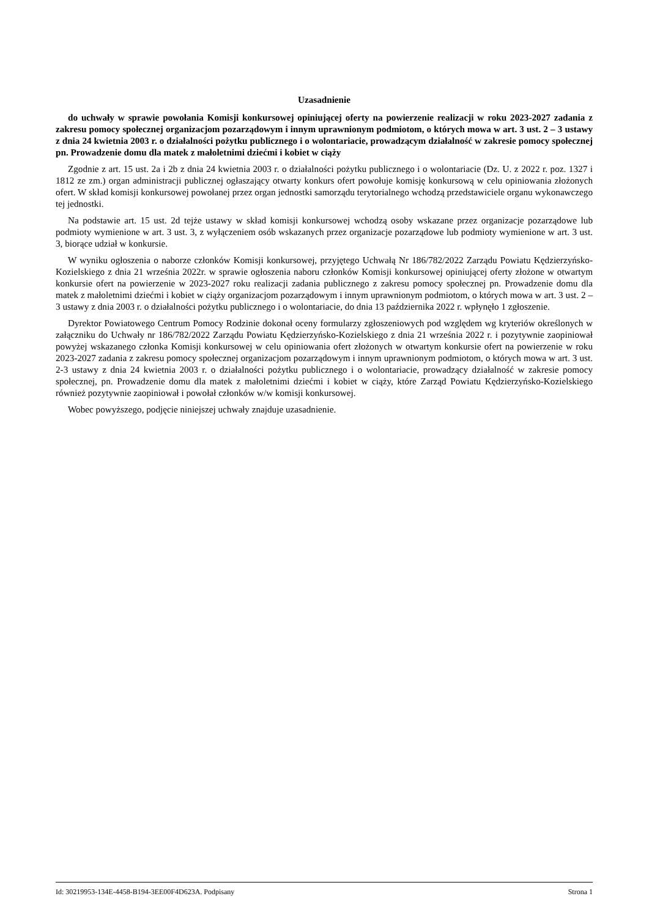Uzasadnienie
do uchwały w sprawie powołania Komisji konkursowej opiniującej oferty na powierzenie realizacji w roku 2023-2027 zadania z zakresu pomocy społecznej organizacjom pozarządowym i innym uprawnionym podmiotom, o których mowa w art. 3 ust. 2 – 3 ustawy z dnia 24 kwietnia 2003 r. o działalności pożytku publicznego i o wolontariacie, prowadzącym działalność w zakresie pomocy społecznej pn. Prowadzenie domu dla matek z małoletnimi dziećmi i kobiet w ciąży
Zgodnie z art. 15 ust. 2a i 2b z dnia 24 kwietnia 2003 r. o działalności pożytku publicznego i o wolontariacie (Dz. U. z 2022 r. poz. 1327 i 1812 ze zm.) organ administracji publicznej ogłaszający otwarty konkurs ofert powołuje komisję konkursową w celu opiniowania złożonych ofert. W skład komisji konkursowej powołanej przez organ jednostki samorządu terytorialnego wchodzą przedstawiciele organu wykonawczego tej jednostki.
Na podstawie art. 15 ust. 2d tejże ustawy w skład komisji konkursowej wchodzą osoby wskazane przez organizacje pozarządowe lub podmioty wymienione w art. 3 ust. 3, z wyłączeniem osób wskazanych przez organizacje pozarządowe lub podmioty wymienione w art. 3 ust. 3, biorące udział w konkursie.
W wyniku ogłoszenia o naborze członków Komisji konkursowej, przyjętego Uchwałą Nr 186/782/2022 Zarządu Powiatu Kędzierzyńsko-Kozielskiego z dnia 21 września 2022r. w sprawie ogłoszenia naboru członków Komisji konkursowej opiniującej oferty złożone w otwartym konkursie ofert na powierzenie w 2023-2027 roku realizacji zadania publicznego z zakresu pomocy społecznej pn. Prowadzenie domu dla matek z małoletnimi dziećmi i kobiet w ciąży organizacjom pozarządowym i innym uprawnionym podmiotom, o których mowa w art. 3 ust. 2 – 3 ustawy z dnia 2003 r. o działalności pożytku publicznego i o wolontariacie, do dnia 13 października 2022 r. wpłynęło 1 zgłoszenie.
Dyrektor Powiatowego Centrum Pomocy Rodzinie dokonał oceny formularzy zgłoszeniowych pod względem wg kryteriów określonych w załączniku do Uchwały nr 186/782/2022 Zarządu Powiatu Kędzierzyńsko-Kozielskiego z dnia 21 września 2022 r. i pozytywnie zaopiniował powyżej wskazanego członka Komisji konkursowej w celu opiniowania ofert złożonych w otwartym konkursie ofert na powierzenie w roku 2023-2027 zadania z zakresu pomocy społecznej organizacjom pozarządowym i innym uprawnionym podmiotom, o których mowa w art. 3 ust. 2-3 ustawy z dnia 24 kwietnia 2003 r. o działalności pożytku publicznego i o wolontariacie, prowadzący działalność w zakresie pomocy społecznej, pn. Prowadzenie domu dla matek z małoletnimi dziećmi i kobiet w ciąży, które Zarząd Powiatu Kędzierzyńsko-Kozielskiego również pozytywnie zaopiniował i powołał członków w/w komisji konkursowej.
Wobec powyższego, podjęcie niniejszej uchwały znajduje uzasadnienie.
Id: 30219953-134E-4458-B194-3EE00F4D623A. Podpisany Strona 1